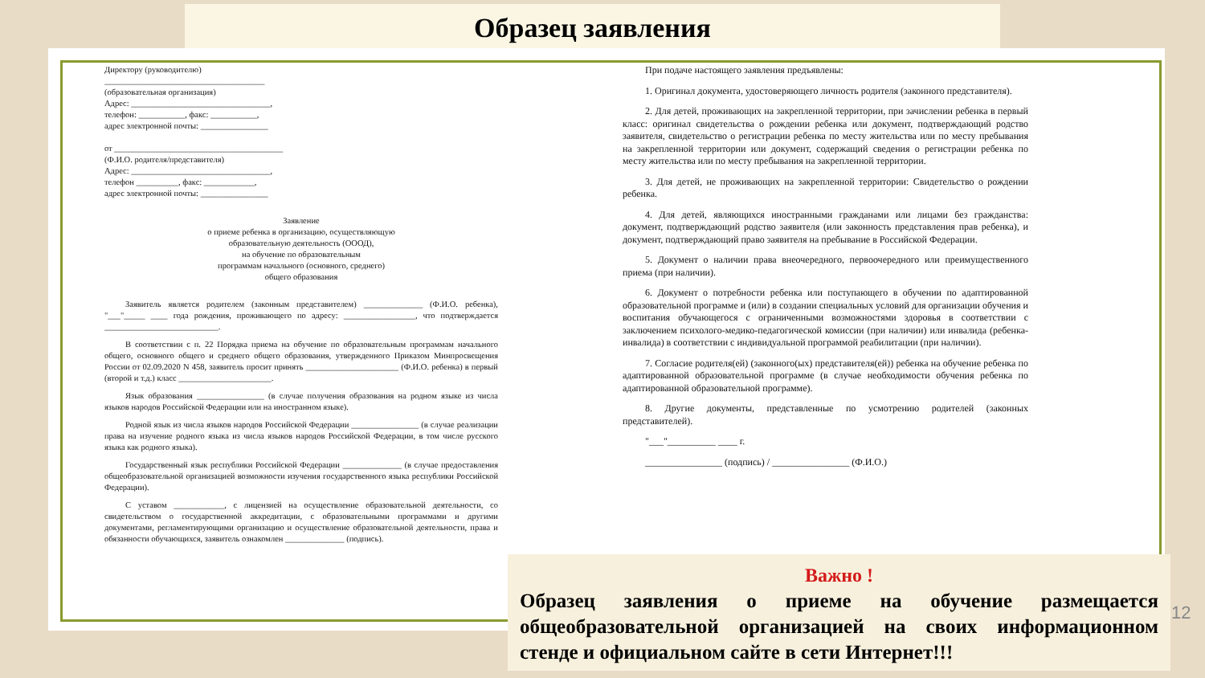Образец заявления
Директору (руководителю)
______________________________________
(образовательная организация)
Адрес: _________________________________,
телефон: ___________, факс: ___________,
адрес электронной почты: ________________
от ________________________________________
(Ф.И.О. родителя/представителя)
Адрес: _________________________________,
телефон __________, факс: ____________,
адрес электронной почты: ________________
Заявление
о приеме ребенка в организацию, осуществляющую
образовательную деятельность (ОООД),
на обучение по образовательным
программам начального (основного, среднего)
общего образования
Заявитель является родителем (законным представителем) ______________ (Ф.И.О. ребенка), "___"_____ ____ года рождения, проживающего по адресу: _________________, что подтверждается ___________________________.
В соответствии с п. 22 Порядка приема на обучение по образовательным программам начального общего, основного общего и среднего общего образования, утвержденного Приказом Минпросвещения России от 02.09.2020 N 458, заявитель просит принять ______________________ (Ф.И.О. ребенка) в первый (второй и т.д.) класс ______________________.
Язык образования ________________ (в случае получения образования на родном языке из числа языков народов Российской Федерации или на иностранном языке).
Родной язык из числа языков народов Российской Федерации ________________ (в случае реализации права на изучение родного языка из числа языков народов Российской Федерации, в том числе русского языка как родного языка).
Государственный язык республики Российской Федерации ______________ (в случае предоставления общеобразовательной организацией возможности изучения государственного языка республики Российской Федерации).
С уставом ____________, с лицензией на осуществление образовательной деятельности, со свидетельством о государственной аккредитации, с образовательными программами и другими документами, регламентирующими организацию и осуществление образовательной деятельности, права и обязанности обучающихся, заявитель ознакомлен ______________ (подпись).
При подаче настоящего заявления предъявлены:
1. Оригинал документа, удостоверяющего личность родителя (законного представителя).
2. Для детей, проживающих на закрепленной территории, при зачислении ребенка в первый класс: оригинал свидетельства о рождении ребенка или документ, подтверждающий родство заявителя, свидетельство о регистрации ребенка по месту жительства или по месту пребывания на закрепленной территории или документ, содержащий сведения о регистрации ребенка по месту жительства или по месту пребывания на закрепленной территории.
3. Для детей, не проживающих на закрепленной территории: Свидетельство о рождении ребенка.
4. Для детей, являющихся иностранными гражданами или лицами без гражданства: документ, подтверждающий родство заявителя (или законность представления прав ребенка), и документ, подтверждающий право заявителя на пребывание в Российской Федерации.
5. Документ о наличии права внеочередного, первоочередного или преимущественного приема (при наличии).
6. Документ о потребности ребенка или поступающего в обучении по адаптированной образовательной программе и (или) в создании специальных условий для организации обучения и воспитания обучающегося с ограниченными возможностями здоровья в соответствии с заключением психолого-медико-педагогической комиссии (при наличии) или инвалида (ребенка-инвалида) в соответствии с индивидуальной программой реабилитации (при наличии).
7. Согласие родителя(ей) (законного(ых) представителя(ей)) ребенка на обучение ребенка по адаптированной образовательной программе (в случае необходимости обучения ребенка по адаптированной образовательной программе).
8. Другие документы, представленные по усмотрению родителей (законных представителей).
"___"__________ ____ г.
________________ (подпись) / ________________ (Ф.И.О.)
Важно !
Образец заявления о приеме на обучение размещается общеобразовательной организацией на своих информационном стенде и официальном сайте в сети Интернет!!!
12